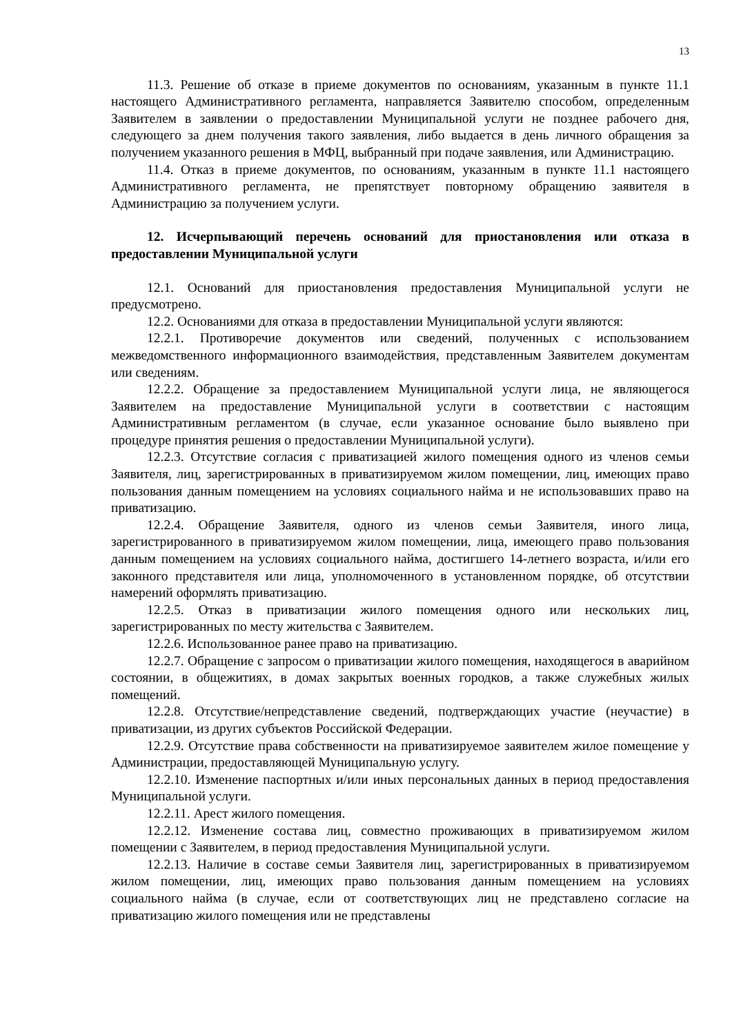13
11.3. Решение об отказе в приеме документов по основаниям, указанным в пункте 11.1 настоящего Административного регламента, направляется Заявителю способом, определенным Заявителем в заявлении о предоставлении Муниципальной услуги не позднее рабочего дня, следующего за днем получения такого заявления, либо выдается в день личного обращения за получением указанного решения в МФЦ, выбранный при подаче заявления, или Администрацию.
11.4. Отказ в приеме документов, по основаниям, указанным в пункте 11.1 настоящего Административного регламента, не препятствует повторному обращению заявителя в Администрацию за получением услуги.
12. Исчерпывающий перечень оснований для приостановления или отказа в предоставлении Муниципальной услуги
12.1. Оснований для приостановления предоставления Муниципальной услуги не предусмотрено.
12.2. Основаниями для отказа в предоставлении Муниципальной услуги являются:
12.2.1. Противоречие документов или сведений, полученных с использованием межведомственного информационного взаимодействия, представленным Заявителем документам или сведениям.
12.2.2. Обращение за предоставлением Муниципальной услуги лица, не являющегося Заявителем на предоставление Муниципальной услуги в соответствии с настоящим Административным регламентом (в случае, если указанное основание было выявлено при процедуре принятия решения о предоставлении Муниципальной услуги).
12.2.3. Отсутствие согласия с приватизацией жилого помещения одного из членов семьи Заявителя, лиц, зарегистрированных в приватизируемом жилом помещении, лиц, имеющих право пользования данным помещением на условиях социального найма и не использовавших право на приватизацию.
12.2.4. Обращение Заявителя, одного из членов семьи Заявителя, иного лица, зарегистрированного в приватизируемом жилом помещении, лица, имеющего право пользования данным помещением на условиях социального найма, достигшего 14-летнего возраста, и/или его законного представителя или лица, уполномоченного в установленном порядке, об отсутствии намерений оформлять приватизацию.
12.2.5. Отказ в приватизации жилого помещения одного или нескольких лиц, зарегистрированных по месту жительства с Заявителем.
12.2.6. Использованное ранее право на приватизацию.
12.2.7. Обращение с запросом о приватизации жилого помещения, находящегося в аварийном состоянии, в общежитиях, в домах закрытых военных городков, а также служебных жилых помещений.
12.2.8. Отсутствие/непредставление сведений, подтверждающих участие (неучастие) в приватизации, из других субъектов Российской Федерации.
12.2.9. Отсутствие права собственности на приватизируемое заявителем жилое помещение у Администрации, предоставляющей Муниципальную услугу.
12.2.10. Изменение паспортных и/или иных персональных данных в период предоставления Муниципальной услуги.
12.2.11. Арест жилого помещения.
12.2.12. Изменение состава лиц, совместно проживающих в приватизируемом жилом помещении с Заявителем, в период предоставления Муниципальной услуги.
12.2.13. Наличие в составе семьи Заявителя лиц, зарегистрированных в приватизируемом жилом помещении, лиц, имеющих право пользования данным помещением на условиях социального найма (в случае, если от соответствующих лиц не представлено согласие на приватизацию жилого помещения или не представлены